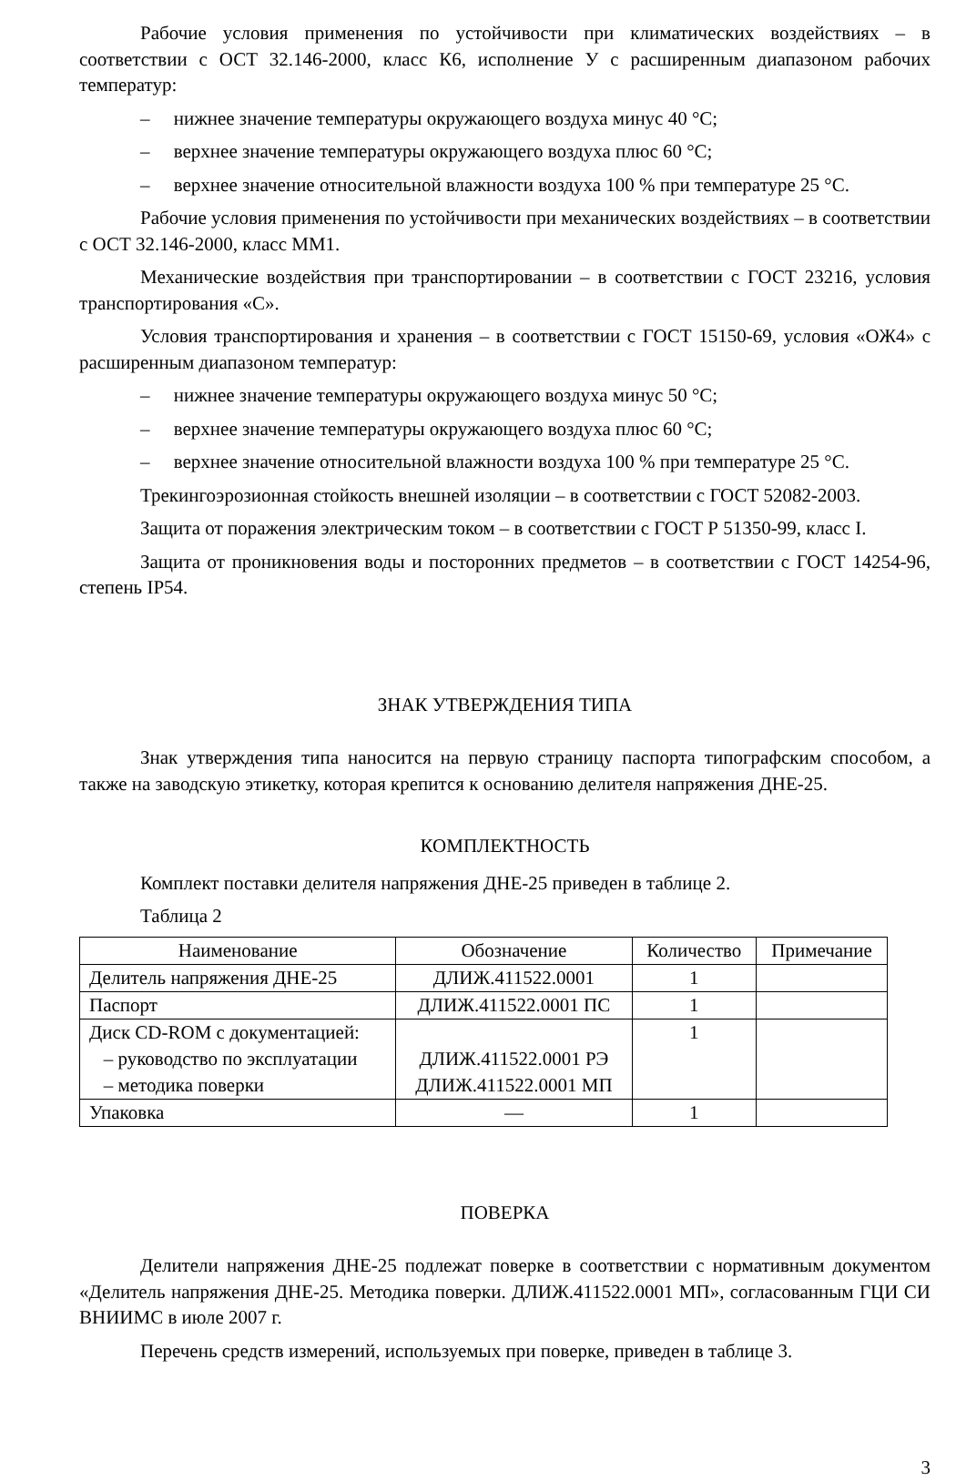Рабочие условия применения по устойчивости при климатических воздействиях – в соответствии с ОСТ 32.146-2000, класс К6, исполнение У с расширенным диапазоном рабочих температур:
– нижнее значение температуры окружающего воздуха минус 40 °С;
– верхнее значение температуры окружающего воздуха плюс 60 °С;
– верхнее значение относительной влажности воздуха 100 % при температуре 25 °С.
Рабочие условия применения по устойчивости при механических воздействиях – в соответствии с ОСТ 32.146-2000, класс ММ1.
Механические воздействия при транспортировании – в соответствии с ГОСТ 23216, условия транспортирования «С».
Условия транспортирования и хранения – в соответствии с ГОСТ 15150-69, условия «ОЖ4» с расширенным диапазоном температур:
– нижнее значение температуры окружающего воздуха минус 50 °С;
– верхнее значение температуры окружающего воздуха плюс 60 °С;
– верхнее значение относительной влажности воздуха 100 % при температуре 25 °С.
Трекингоэрозионная стойкость внешней изоляции – в соответствии с ГОСТ 52082-2003.
Защита от поражения электрическим током – в соответствии с ГОСТ Р 51350-99, класс I.
Защита от проникновения воды и посторонних предметов – в соответствии с ГОСТ 14254-96, степень IP54.
ЗНАК УТВЕРЖДЕНИЯ ТИПА
Знак утверждения типа наносится на первую страницу паспорта типографским способом, а также на заводскую этикетку, которая крепится к основанию делителя напряжения ДНЕ-25.
КОМПЛЕКТНОСТЬ
Комплект поставки делителя напряжения ДНЕ-25 приведен в таблице 2.
Таблица 2
| Наименование | Обозначение | Количество | Примечание |
| --- | --- | --- | --- |
| Делитель напряжения ДНЕ-25 | ДЛИЖ.411522.0001 | 1 | |
| Паспорт | ДЛИЖ.411522.0001 ПС | 1 | |
| Диск CD-ROM с документацией: – руководство по эксплуатации – методика поверки | ДЛИЖ.411522.0001 РЭ ДЛИЖ.411522.0001 МП | 1 | |
| Упаковка | — | 1 | |
ПОВЕРКА
Делители напряжения ДНЕ-25 подлежат поверке в соответствии с нормативным документом «Делитель напряжения ДНЕ-25. Методика поверки. ДЛИЖ.411522.0001 МП», согласованным ГЦИ СИ ВНИИМС в июле 2007 г.
Перечень средств измерений, используемых при поверке, приведен в таблице 3.
3